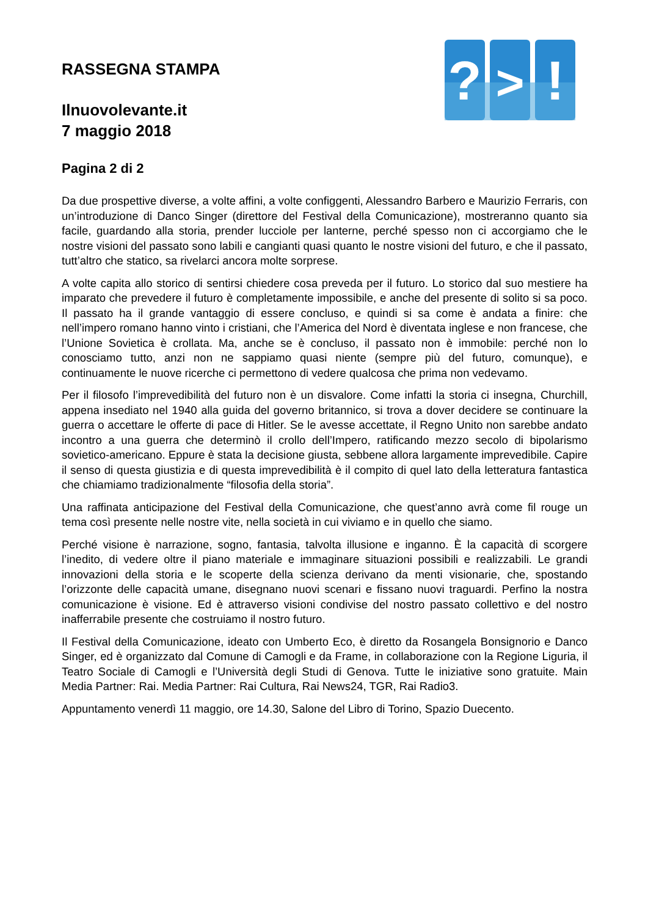?
>
!
RASSEGNA STAMPA
Ilnuovolevante.it
7 maggio 2018
Pagina 2 di 2
Da due prospettive diverse, a volte affini, a volte configgenti, Alessandro Barbero e Maurizio Ferraris, con un’introduzione di Danco Singer (direttore del Festival della Comunicazione), mostreranno quanto sia facile, guardando alla storia, prender lucciole per lanterne, perché spesso non ci accorgiamo che le nostre visioni del passato sono labili e cangianti quasi quanto le nostre visioni del futuro, e che il passato, tutt’altro che statico, sa rivelarci ancora molte sorprese.
A volte capita allo storico di sentirsi chiedere cosa preveda per il futuro. Lo storico dal suo mestiere ha imparato che prevedere il futuro è completamente impossibile, e anche del presente di solito si sa poco. Il passato ha il grande vantaggio di essere concluso, e quindi si sa come è andata a finire: che nell’impero romano hanno vinto i cristiani, che l’America del Nord è diventata inglese e non francese, che l’Unione Sovietica è crollata. Ma, anche se è concluso, il passato non è immobile: perché non lo conosciamo tutto, anzi non ne sappiamo quasi niente (sempre più del futuro, comunque), e continuamente le nuove ricerche ci permettono di vedere qualcosa che prima non vedevamo.
Per il filosofo l’imprevedibilità del futuro non è un disvalore. Come infatti la storia ci insegna, Churchill, appena insediato nel 1940 alla guida del governo britannico, si trova a dover decidere se continuare la guerra o accettare le offerte di pace di Hitler. Se le avesse accettate, il Regno Unito non sarebbe andato incontro a una guerra che determinò il crollo dell’Impero, ratificando mezzo secolo di bipolarismo sovietico-americano. Eppure è stata la decisione giusta, sebbene allora largamente imprevedibile. Capire il senso di questa giustizia e di questa imprevedibilità è il compito di quel lato della letteratura fantastica che chiamiamo tradizionalmente “filosofia della storia”.
Una raffinata anticipazione del Festival della Comunicazione, che quest’anno avrà come fil rouge un tema così presente nelle nostre vite, nella società in cui viviamo e in quello che siamo.
Perché visione è narrazione, sogno, fantasia, talvolta illusione e inganno. È la capacità di scorgere l’inedito, di vedere oltre il piano materiale e immaginare situazioni possibili e realizzabili. Le grandi innovazioni della storia e le scoperte della scienza derivano da menti visionarie, che, spostando l’orizzonte delle capacità umane, disegnano nuovi scenari e fissano nuovi traguardi. Perfino la nostra comunicazione è visione. Ed è attraverso visioni condivise del nostro passato collettivo e del nostro inafferrabile presente che costruiamo il nostro futuro.
Il Festival della Comunicazione, ideato con Umberto Eco, è diretto da Rosangela Bonsignorio e Danco Singer, ed è organizzato dal Comune di Camogli e da Frame, in collaborazione con la Regione Liguria, il Teatro Sociale di Camogli e l’Università degli Studi di Genova. Tutte le iniziative sono gratuite. Main Media Partner: Rai. Media Partner: Rai Cultura, Rai News24, TGR, Rai Radio3.
Appuntamento venerdì 11 maggio, ore 14.30, Salone del Libro di Torino, Spazio Duecento.